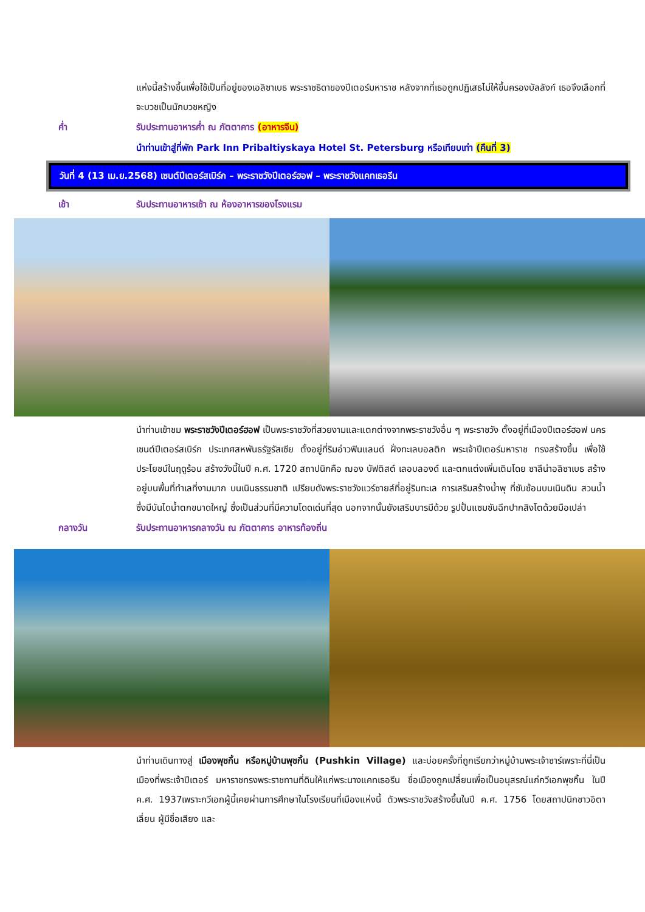แห่งนี้สร้างขึ้นเพื่อใช้เป็นที่อยู่ของเอลิซาเบธ พระราชธิดาของปีเตอร์มหาราช หลังจากที่เธอถูกปฏิเสธไม่ให้ขึ้นครองบัลลังก์ เธอจึงเลือกที่จะบวชเป็นนักบวชหญิง
ค่ำ รับประทานอาหารค่ำ ณ ภัตตาคาร (อาหารจีน)
นำท่านเข้าสู่ที่พัก Park Inn Pribaltiyskaya Hotel St. Petersburg หรือเทียบเท่า (คืนที่ 3)
วันที่ 4 (13 เม.ย.2568) เซนต์ปีเตอร์สเบิร์ก – พระราชวังปีเตอร์ฮอฟ – พระราชวังแคทเธอรีน
เช้า รับประทานอาหารเช้า ณ ห้องอาหารของโรงแรม
นำท่านเข้าชม พระราชวังปีเตอร์ฮอฟ เป็นพระราชวังที่สวยงามและแตกต่างจากพระราชวังอื่น ๆ พระราชวัง ตั้งอยู่ที่เมืองปีเตอร์ฮอฟ นครเซนต์ปีเตอร์สเบิร์ก ประเทศสหพันธรัฐรัสเซีย ตั้งอยู่ที่ริมอ่าวฟินแลนด์ ฝั่งทะเลบอลติก พระเจ้าปีเตอร์มหาราช ทรงสร้างขึ้น เพื่อใช้ประโยชน์ในฤดูร้อน สร้างวังนี้ในปี ค.ศ. 1720 สถาปนิกคือ ฌอง บัฟติสต์ เลอบลองด์ และตกแต่งเพิ่มเติมโดย ซาลีน่าอลิซาเบธ สร้างอยู่บนพื้นที่ทำเลที่งามมาก บนเนินธรรมชาติ เปรียบดังพระราชวังแวร์ซายส์ที่อยู่ริมทะเล การเสริมสร้างน้ำพุ ที่ซับซ้อนบนเนินดิน สวนน้ำซึ่งมีบันไดน้ำตกขนาดใหญ่ ซึ่งเป็นส่วนที่มีความโดดเด่นที่สุด นอกจากนั้นยังเสริมบารมีด้วย รูปปั้นแซมซันฉีกปากสิงโตด้วยมือเปล่า
กลางวัน รับประทานอาหารกลางวัน ณ ภัตตาคาร อาหารท้องถิ่น
นำท่านเดินทางสู่ เมืองพุชกิ้น หรือหมู่บ้านพุชกิ้น (Pushkin Village) และบ่อยครั้งที่ถูกเรียกว่าหมู่บ้านพระเจ้าซาร์เพราะที่นี่เป็นเมืองที่พระเจ้าปีเตอร์ มหาราชทรงพระราชทานที่ดินให้แก่พระนางแคทเธอรีน ชื่อเมืองถูกเปลี่ยนเพื่อเป็นอนุสรณ์แก่กวีเอกพุชกิ้น ในปี ค.ศ. 1937เพราะกวีเอกผู้นี้เคยผ่านการศึกษาในโรงเรียนที่เมืองแห่งนี้ ตัวพระราชวังสร้างขึ้นในปี ค.ศ. 1756 โดยสถาปนิกชาวอิตาเลี่ยน ผู้มีชื่อเสียง และ